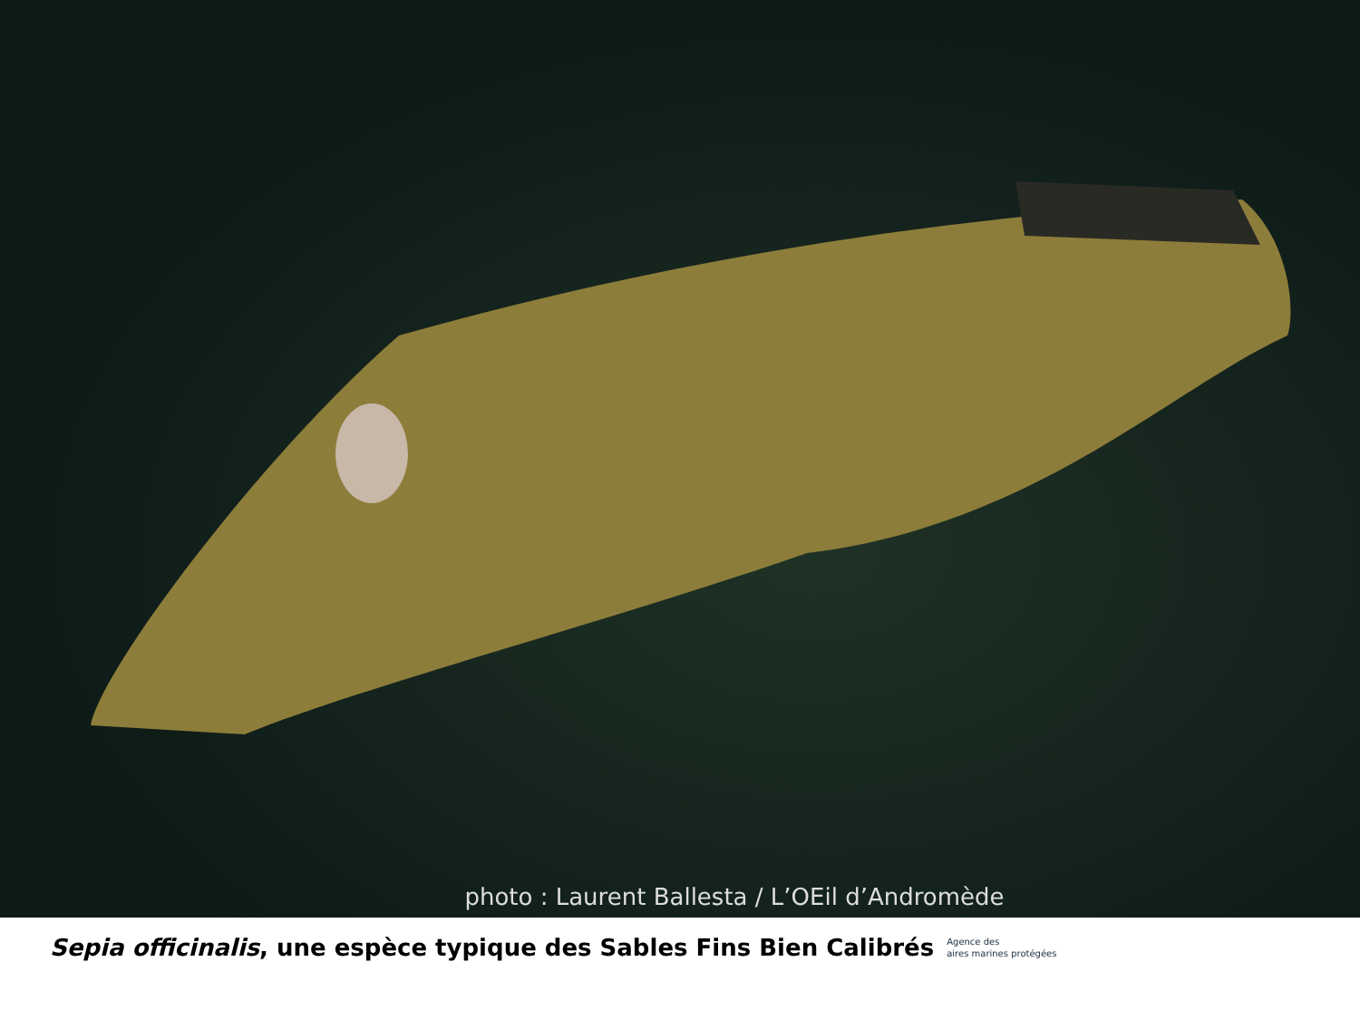photo : Laurent Ballesta / L’OEil d’Andromède
Sepia officinalis, une espèce typique des Sables Fins Bien Calibrés
Agence des
aires marines protégées